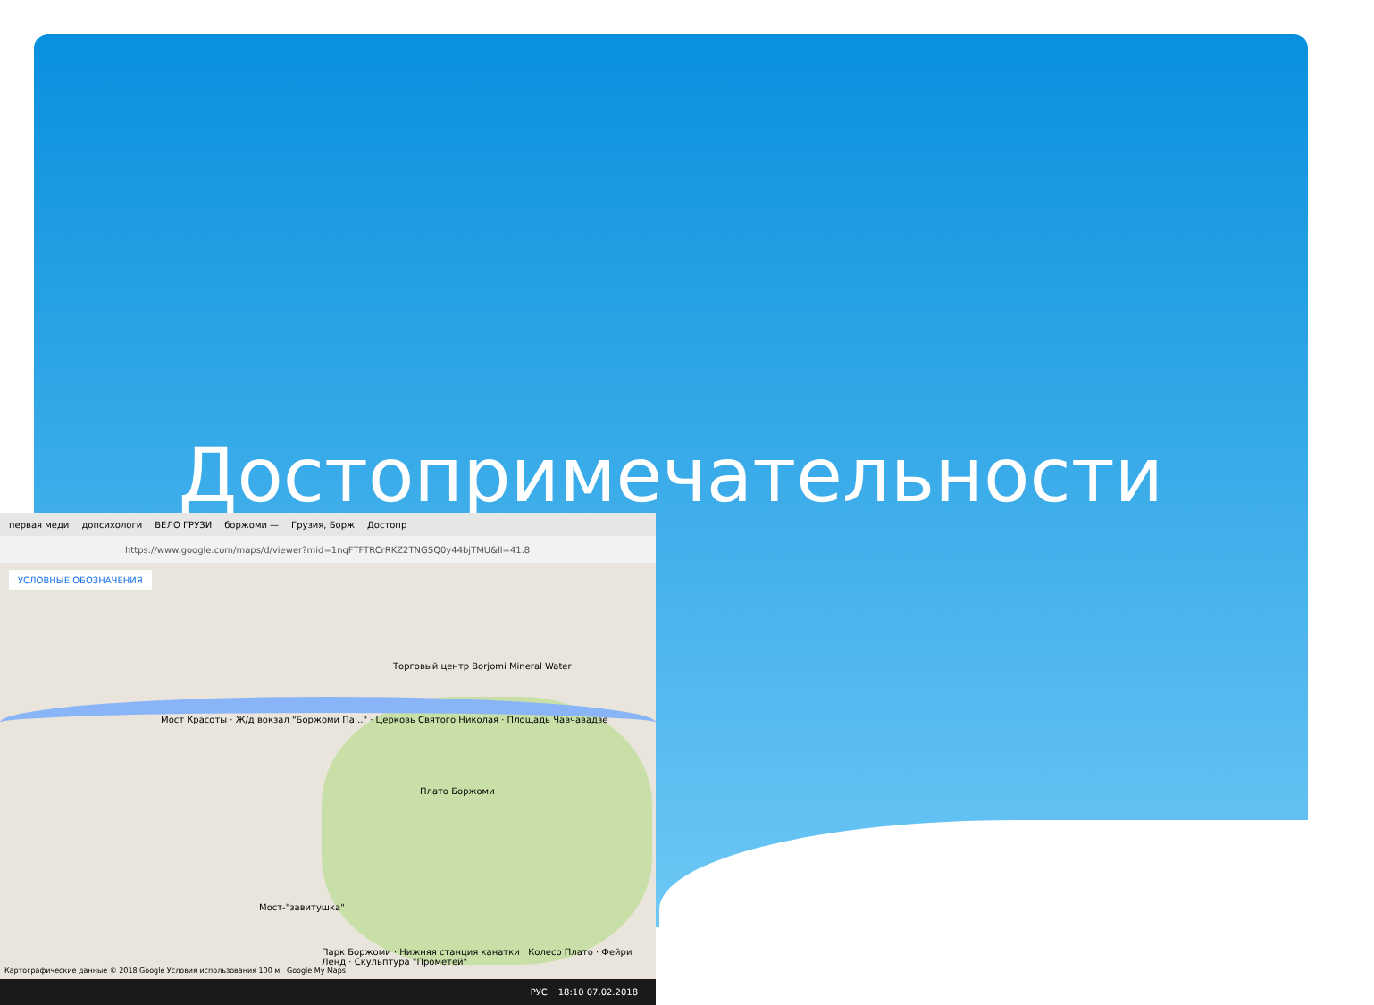Достопримечательности
первая меди допсихологи ВЕЛО ГРУЗИ боржоми — Грузия, Борж Достопр
https://www.google.com/maps/d/viewer?mid=1nqFTFTRCrRKZ2TNGSQ0y44bjTMU&ll=41.8
УСЛОВНЫЕ ОБОЗНАЧЕНИЯ
Мост Красоты · Ж/д вокзал "Боржоми Па..." · Церковь Святого Николая · Площадь Чавчавадзе
Торговый центр Borjomi Mineral Water
Плато Боржоми
Мост-"завитушка"
Парк Боржоми · Нижняя станция канатки · Колесо Плато · Фейри Ленд · Скульптура "Прометей"
Картографические данные © 2018 Google Условия использования 100 м Google My Maps
РУС 18:10 07.02.2018